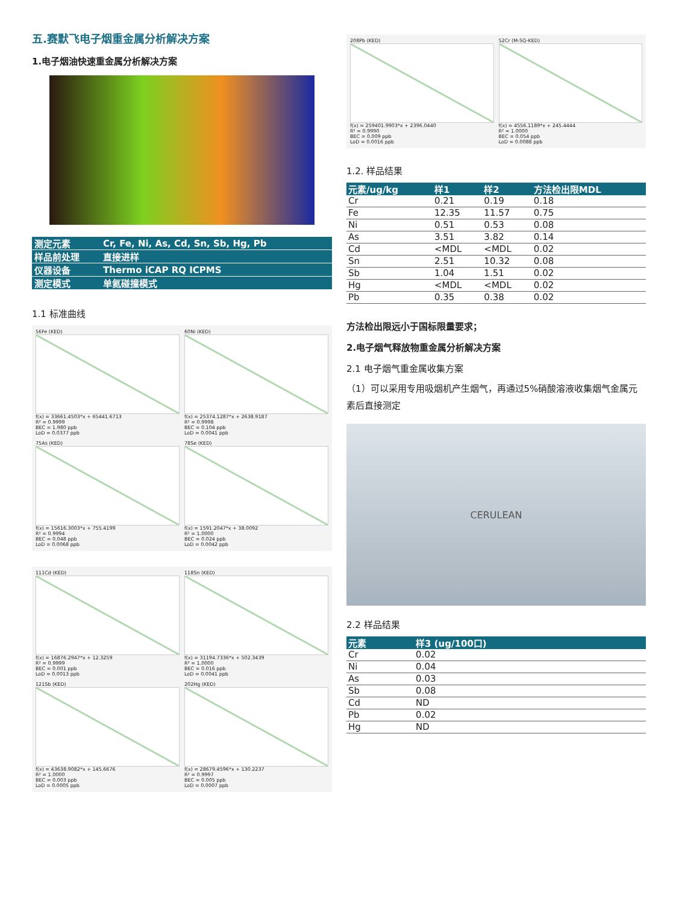五.赛默飞电子烟重金属分析解决方案
1.电子烟油快速重金属分析解决方案
| 测定元素 | Cr, Fe, Ni, As, Cd, Sn, Sb, Hg, Pb |
| 样品前处理 | 直接进样 |
| 仪器设备 | Thermo iCAP RQ ICPMS |
| 测定模式 | 单氦碰撞模式 |
1.1 标准曲线
56Fe (KED)
f(x) = 33661.4503*x + 65441.6713
R² = 0.9999
BEC = 1.980 ppb
LoD = 0.0377 ppb
60Ni (KED)
f(x) = 25374.1287*x + 2638.9187
R² = 0.9998
BEC = 0.104 ppb
LoD = 0.0041 ppb
75As (KED)
f(x) = 15616.3003*x + 755.4199
R² = 0.9994
BEC = 0.048 ppb
LoD = 0.0068 ppb
78Se (KED)
f(x) = 1591.2047*x + 38.0092
R² = 1.0000
BEC = 0.024 ppb
LoD = 0.0042 ppb
111Cd (KED)
f(x) = 16876.2947*x + 12.3259
R² = 0.9999
BEC = 0.001 ppb
LoD = 0.0013 ppb
118Sn (KED)
f(x) = 31194.7336*x + 502.3439
R² = 1.0000
BEC = 0.016 ppb
LoD = 0.0041 ppb
121Sb (KED)
f(x) = 43638.9082*x + 145.6676
R² = 1.0000
BEC = 0.003 ppb
LoD = 0.0005 ppb
202Hg (KED)
f(x) = 28679.4596*x + 130.2237
R² = 0.9997
BEC = 0.005 ppb
LoD = 0.0007 ppb
208Pb (KED)
f(x) = 259401.9903*x + 2396.0440
R² = 0.9990
BEC = 0.009 ppb
LoD = 0.0016 ppb
52Cr (M-SQ-KED)
f(x) = 4556.1189*x + 245.4444
R² = 1.0000
BEC = 0.054 ppb
LoD = 0.0088 ppb
1.2. 样品结果
| 元素/ug/kg | 样1 | 样2 | 方法检出限MDL |
| --- | --- | --- | --- |
| Cr | 0.21 | 0.19 | 0.18 |
| Fe | 12.35 | 11.57 | 0.75 |
| Ni | 0.51 | 0.53 | 0.08 |
| As | 3.51 | 3.82 | 0.14 |
| Cd | <MDL | <MDL | 0.02 |
| Sn | 2.51 | 10.32 | 0.08 |
| Sb | 1.04 | 1.51 | 0.02 |
| Hg | <MDL | <MDL | 0.02 |
| Pb | 0.35 | 0.38 | 0.02 |
方法检出限远小于国标限量要求；
2.电子烟气释放物重金属分析解决方案
2.1 电子烟气重金属收集方案
（1）可以采用专用吸烟机产生烟气，再通过5%硝酸溶液收集烟气金属元素后直接测定
CERULEAN
2.2 样品结果
| 元素 | 样3 (ug/100口) |
| --- | --- |
| Cr | 0.02 |
| Ni | 0.04 |
| As | 0.03 |
| Sb | 0.08 |
| Cd | ND |
| Pb | 0.02 |
| Hg | ND |